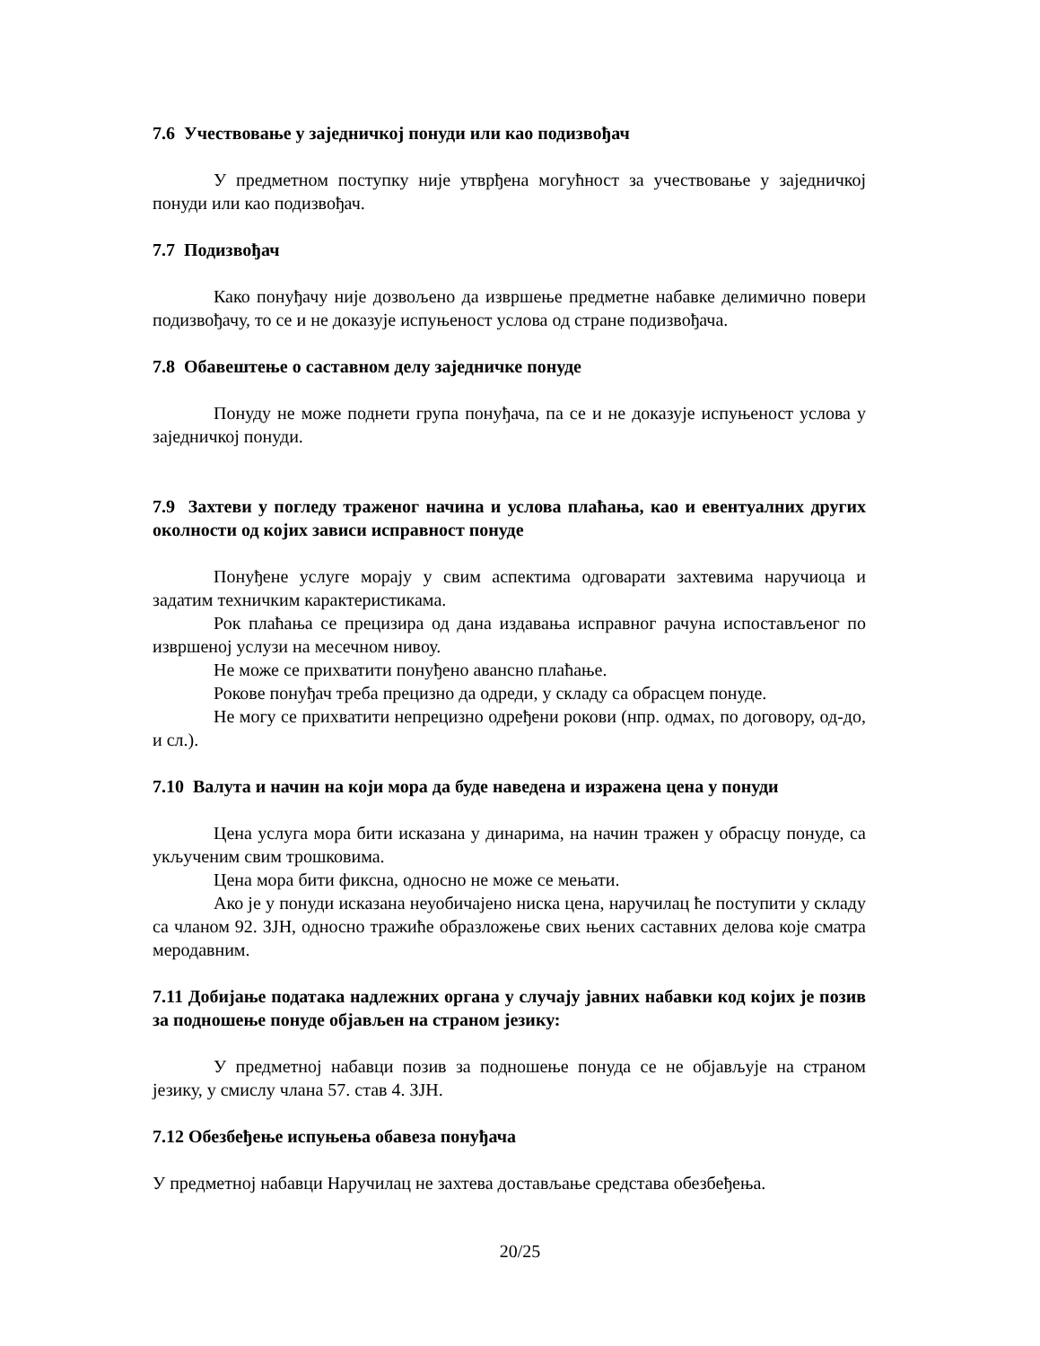7.6 Учествовање у заједничкој понуди или као подизвођач
У предметном поступку није утврђена могућност за учествовање у заједничкој понуди или као подизвођач.
7.7 Подизвођач
Како понуђачу није дозвољено да извршење предметне набавке делимично повери подизвођачу, то се и не доказује испуњеност услова од стране подизвођача.
7.8 Обавештење о саставном делу заједничке понуде
Понуду не може поднети група понуђача, па се и не доказује испуњеност услова у заједничкој понуди.
7.9 Захтеви у погледу траженог начина и услова плаћања, као и евентуалних других околности од којих зависи исправност понуде
Понуђене услуге морају у свим аспектима одговарати захтевима наручиоца и задатим техничким карактеристикама.
Рок плаћања се прецизира од дана издавања исправног рачуна испостављеног по извршеној услузи на месечном нивоу.
Не може се прихватити понуђено авансно плаћање.
Рокове понуђач треба прецизно да одреди, у складу са обрасцем понуде.
Не могу се прихватити непрецизно одређени рокови (нпр. одмах, по договору, од-до, и сл.).
7.10 Валута и начин на који мора да буде наведена и изражена цена у понуди
Цена услуга мора бити исказана у динарима, на начин тражен у обрасцу понуде, са укљученим свим трошковима.
Цена мора бити фиксна, односно не може се мењати.
Ако је у понуди исказана неуобичајено ниска цена, наручилац ће поступити у складу са чланом 92. ЗЈН, односно тражиће образложење свих њених саставних делова које сматра меродавним.
7.11 Добијање података надлежних органа у случају јавних набавки код којих је позив за подношење понуде објављен на страном језику:
У предметној набавци позив за подношење понуда се не објављује на страном језику, у смислу члана 57. став 4. ЗЈН.
7.12 Обезбеђење испуњења обавеза понуђача
У предметној набавци Наручилац не захтева достављање средстава обезбеђења.
20/25